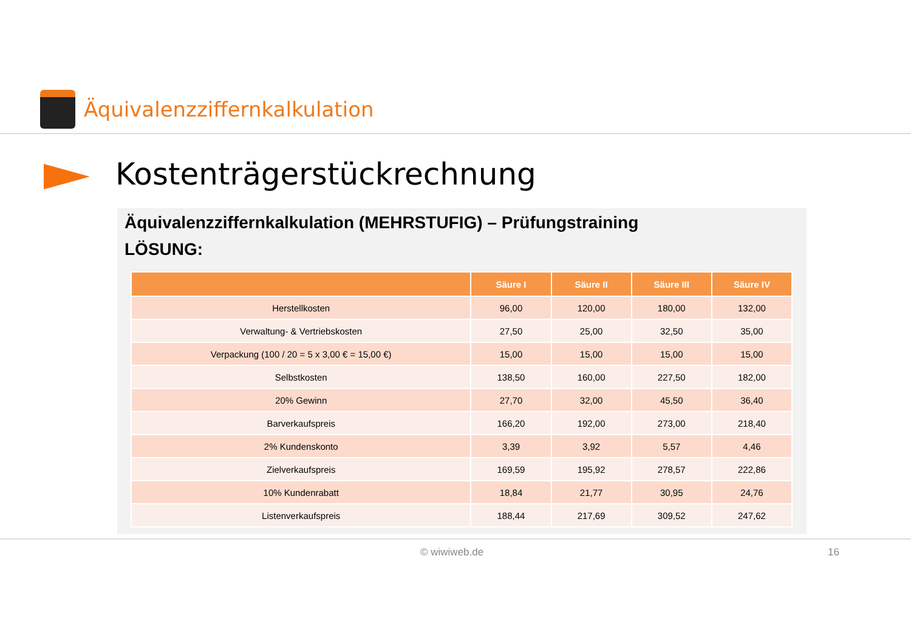Äquivalenzziffernkalkulation
Kostenträgerstückrechnung
Äquivalenzziffernkalkulation (MEHRSTUFIG) – Prüfungstraining
LÖSUNG:
| | Säure I | Säure II | Säure III | Säure IV |
| --- | --- | --- | --- | --- |
| Herstellkosten | 96,00 | 120,00 | 180,00 | 132,00 |
| Verwaltung- & Vertriebskosten | 27,50 | 25,00 | 32,50 | 35,00 |
| Verpackung (100 / 20 = 5 x 3,00 € = 15,00 €) | 15,00 | 15,00 | 15,00 | 15,00 |
| Selbstkosten | 138,50 | 160,00 | 227,50 | 182,00 |
| 20% Gewinn | 27,70 | 32,00 | 45,50 | 36,40 |
| Barverkaufspreis | 166,20 | 192,00 | 273,00 | 218,40 |
| 2% Kundenskonto | 3,39 | 3,92 | 5,57 | 4,46 |
| Zielverkaufspreis | 169,59 | 195,92 | 278,57 | 222,86 |
| 10% Kundenrabatt | 18,84 | 21,77 | 30,95 | 24,76 |
| Listenverkaufspreis | 188,44 | 217,69 | 309,52 | 247,62 |
© wiwiweb.de 16